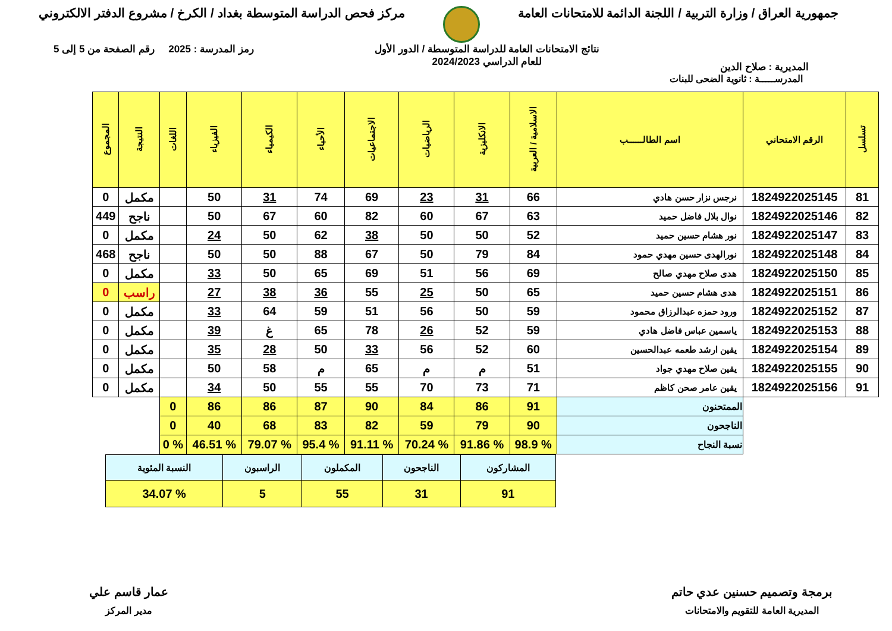جمهورية العراق / وزارة التربية / اللجنة الدائمة للامتحانات العامة
مركز فحص الدراسة المتوسطة بغداد / الكرخ / مشروع الدفتر الالكتروني
المديرية : صلاح الدين
نتائج الامتحانات العامة للدراسة المتوسطة / الدور الأول
للعام الدراسي 2024/2023
رمز المدرسة : 2025 رقم الصفحة من 5 إلى 5
المدرســـــة : ثانوية الضحى للبنات
| تسلسل | الرقم الامتحاني | اسم الطالــــــب | الاسلامية / العربية | الانكليزية | الرياضيات | الاجتماعيات | الأحياء | الكيمياء | الفيزياء | اللغات | النتيجة | المجموع |
| --- | --- | --- | --- | --- | --- | --- | --- | --- | --- | --- | --- | --- |
| 81 | 1824922025145 | نرجس نزار حسن هادي | 66 | 31 | 23 | 69 | 74 | 31 | 50 | | مكمل | 0 |
| 82 | 1824922025146 | نوال بلال فاضل حميد | 63 | 67 | 60 | 82 | 60 | 67 | 50 | | ناجح | 449 |
| 83 | 1824922025147 | نور هشام حسين حميد | 52 | 50 | 50 | 38 | 62 | 50 | 24 | | مكمل | 0 |
| 84 | 1824922025148 | نورالهدى حسين مهدي حمود | 84 | 79 | 50 | 67 | 88 | 50 | 50 | | ناجح | 468 |
| 85 | 1824922025150 | هدى صلاح مهدي صالح | 69 | 56 | 51 | 69 | 65 | 50 | 33 | | مكمل | 0 |
| 86 | 1824922025151 | هدى هشام حسين حميد | 65 | 50 | 25 | 55 | 36 | 38 | 27 | | راسب | 0 |
| 87 | 1824922025152 | ورود حمزه عبدالرزاق محمود | 59 | 50 | 56 | 51 | 59 | 64 | 33 | | مكمل | 0 |
| 88 | 1824922025153 | ياسمين عباس فاضل هادي | 59 | 52 | 26 | 78 | 65 | غ | 39 | | مكمل | 0 |
| 89 | 1824922025154 | يقين ارشد طعمه عبدالحسين | 60 | 52 | 56 | 33 | 50 | 28 | 35 | | مكمل | 0 |
| 90 | 1824922025155 | يقين صلاح مهدي جواد | 51 | م | م | 65 | م | 58 | 50 | | مكمل | 0 |
| 91 | 1824922025156 | يقين عامر صحن كاظم | 71 | 73 | 70 | 55 | 55 | 50 | 34 | | مكمل | 0 |
| | | الممتحنون | 91 | 86 | 84 | 90 | 87 | 86 | 86 | 0 | | |
| | | الناجحون | 90 | 79 | 59 | 82 | 83 | 68 | 40 | 0 | | |
| | | نسبة النجاح | % 98.9 | % 91.86 | % 70.24 | % 91.11 | % 95.4 | % 79.07 | % 46.51 | % 0 | | |
| المشاركون | الناجحون | المكملون | الراسبون | النسبة المئوية |
| 91 | 31 | 55 | 5 | % 34.07 |
برمجة وتصميم حسنين عدي حاتم
المديرية العامة للتقويم والامتحانات
عمار قاسم علي
مدير المركز